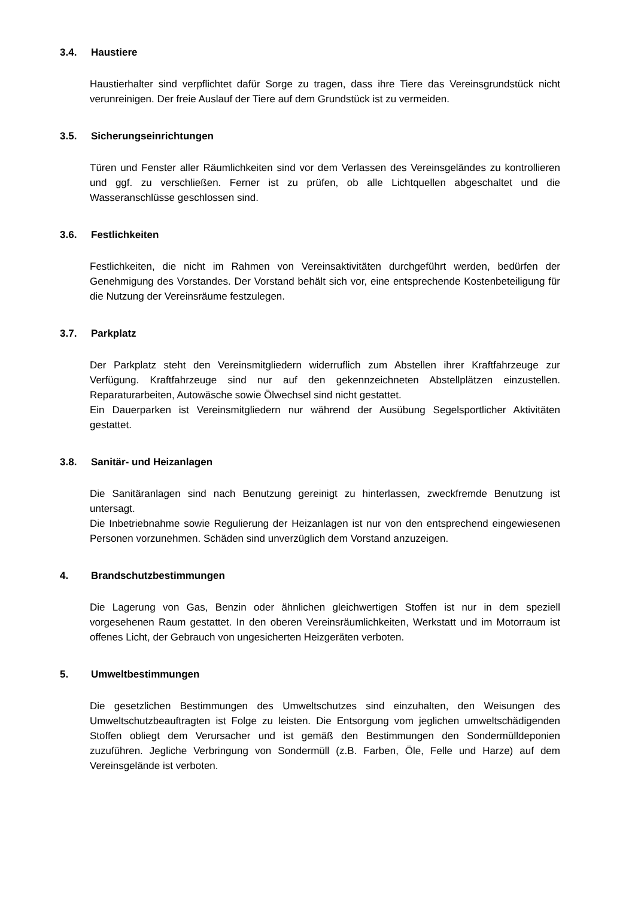3.4. Haustiere
Haustierhalter sind verpflichtet dafür Sorge zu tragen, dass ihre Tiere das Vereinsgrundstück nicht verunreinigen. Der freie Auslauf der Tiere auf dem Grundstück ist zu vermeiden.
3.5. Sicherungseinrichtungen
Türen und Fenster aller Räumlichkeiten sind vor dem Verlassen des Vereinsgeländes zu kontrollieren und ggf. zu verschließen. Ferner ist zu prüfen, ob alle Lichtquellen abgeschaltet und die Wasseranschlüsse geschlossen sind.
3.6. Festlichkeiten
Festlichkeiten, die nicht im Rahmen von Vereinsaktivitäten durchgeführt werden, bedürfen der Genehmigung des Vorstandes. Der Vorstand behält sich vor, eine entsprechende Kostenbeteiligung für die Nutzung der Vereinsräume festzulegen.
3.7. Parkplatz
Der Parkplatz steht den Vereinsmitgliedern widerruflich zum Abstellen ihrer Kraftfahrzeuge zur Verfügung. Kraftfahrzeuge sind nur auf den gekennzeichneten Abstellplätzen einzustellen. Reparaturarbeiten, Autowäsche sowie Ölwechsel sind nicht gestattet.
Ein Dauerparken ist Vereinsmitgliedern nur während der Ausübung Segelsportlicher Aktivitäten gestattet.
3.8. Sanitär- und Heizanlagen
Die Sanitäranlagen sind nach Benutzung gereinigt zu hinterlassen, zweckfremde Benutzung ist untersagt.
Die Inbetriebnahme sowie Regulierung der Heizanlagen ist nur von den entsprechend eingewiesenen Personen vorzunehmen. Schäden sind unverzüglich dem Vorstand anzuzeigen.
4. Brandschutzbestimmungen
Die Lagerung von Gas, Benzin oder ähnlichen gleichwertigen Stoffen ist nur in dem speziell vorgesehenen Raum gestattet. In den oberen Vereinsräumlichkeiten, Werkstatt und im Motorraum ist offenes Licht, der Gebrauch von ungesicherten Heizgeräten verboten.
5. Umweltbestimmungen
Die gesetzlichen Bestimmungen des Umweltschutzes sind einzuhalten, den Weisungen des Umweltschutzbeauftragten ist Folge zu leisten. Die Entsorgung vom jeglichen umweltschädigenden Stoffen obliegt dem Verursacher und ist gemäß den Bestimmungen den Sondermülldeponien zuzuführen. Jegliche Verbringung von Sondermüll (z.B. Farben, Öle, Felle und Harze) auf dem Vereinsgelände ist verboten.